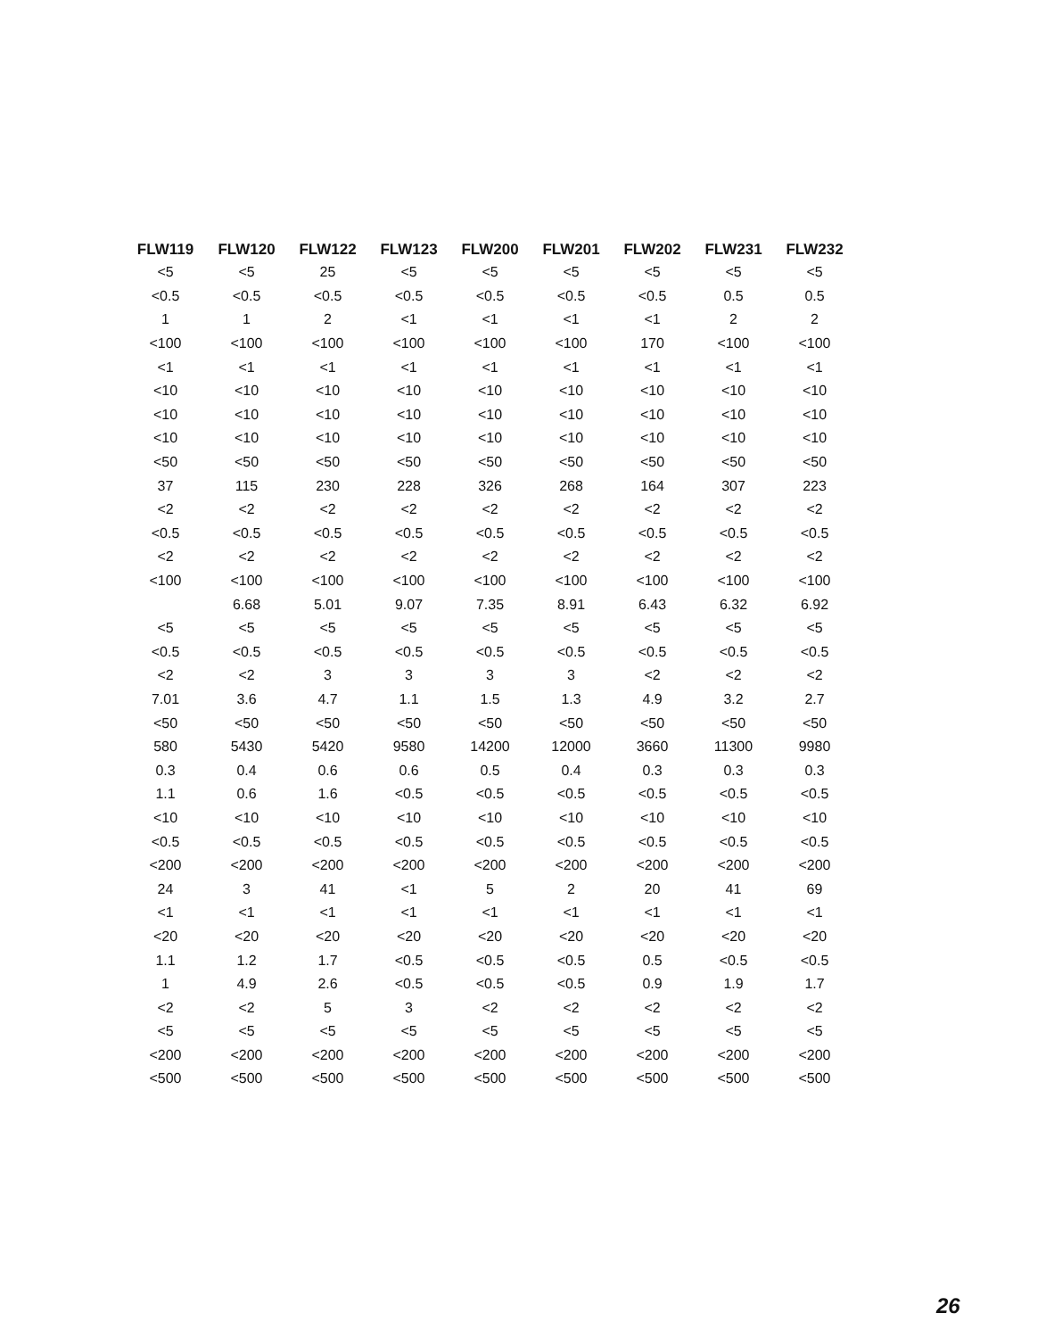| FLW119 | FLW120 | FLW122 | FLW123 | FLW200 | FLW201 | FLW202 | FLW231 | FLW232 |
| --- | --- | --- | --- | --- | --- | --- | --- | --- |
| <5 | <5 | 25 | <5 | <5 | <5 | <5 | <5 | <5 |
| <0.5 | <0.5 | <0.5 | <0.5 | <0.5 | <0.5 | <0.5 | 0.5 | 0.5 |
| 1 | 1 | 2 | <1 | <1 | <1 | <1 | 2 | 2 |
| <100 | <100 | <100 | <100 | <100 | <100 | 170 | <100 | <100 |
| <1 | <1 | <1 | <1 | <1 | <1 | <1 | <1 | <1 |
| <10 | <10 | <10 | <10 | <10 | <10 | <10 | <10 | <10 |
| <10 | <10 | <10 | <10 | <10 | <10 | <10 | <10 | <10 |
| <10 | <10 | <10 | <10 | <10 | <10 | <10 | <10 | <10 |
| <50 | <50 | <50 | <50 | <50 | <50 | <50 | <50 | <50 |
| 37 | 115 | 230 | 228 | 326 | 268 | 164 | 307 | 223 |
| <2 | <2 | <2 | <2 | <2 | <2 | <2 | <2 | <2 |
| <0.5 | <0.5 | <0.5 | <0.5 | <0.5 | <0.5 | <0.5 | <0.5 | <0.5 |
| <2 | <2 | <2 | <2 | <2 | <2 | <2 | <2 | <2 |
| <100 | <100 | <100 | <100 | <100 | <100 | <100 | <100 | <100 |
| | 6.68 | 5.01 | 9.07 | 7.35 | 8.91 | 6.43 | 6.32 | 6.92 |
| <5 | <5 | <5 | <5 | <5 | <5 | <5 | <5 | <5 |
| <0.5 | <0.5 | <0.5 | <0.5 | <0.5 | <0.5 | <0.5 | <0.5 | <0.5 |
| <2 | <2 | 3 | 3 | 3 | 3 | <2 | <2 | <2 |
| 7.01 | 3.6 | 4.7 | 1.1 | 1.5 | 1.3 | 4.9 | 3.2 | 2.7 |
| <50 | <50 | <50 | <50 | <50 | <50 | <50 | <50 | <50 |
| 580 | 5430 | 5420 | 9580 | 14200 | 12000 | 3660 | 11300 | 9980 |
| 0.3 | 0.4 | 0.6 | 0.6 | 0.5 | 0.4 | 0.3 | 0.3 | 0.3 |
| 1.1 | 0.6 | 1.6 | <0.5 | <0.5 | <0.5 | <0.5 | <0.5 | <0.5 |
| <10 | <10 | <10 | <10 | <10 | <10 | <10 | <10 | <10 |
| <0.5 | <0.5 | <0.5 | <0.5 | <0.5 | <0.5 | <0.5 | <0.5 | <0.5 |
| <200 | <200 | <200 | <200 | <200 | <200 | <200 | <200 | <200 |
| 24 | 3 | 41 | <1 | 5 | 2 | 20 | 41 | 69 |
| <1 | <1 | <1 | <1 | <1 | <1 | <1 | <1 | <1 |
| <20 | <20 | <20 | <20 | <20 | <20 | <20 | <20 | <20 |
| 1.1 | 1.2 | 1.7 | <0.5 | <0.5 | <0.5 | 0.5 | <0.5 | <0.5 |
| 1 | 4.9 | 2.6 | <0.5 | <0.5 | <0.5 | 0.9 | 1.9 | 1.7 |
| <2 | <2 | 5 | 3 | <2 | <2 | <2 | <2 | <2 |
| <5 | <5 | <5 | <5 | <5 | <5 | <5 | <5 | <5 |
| <200 | <200 | <200 | <200 | <200 | <200 | <200 | <200 | <200 |
| <500 | <500 | <500 | <500 | <500 | <500 | <500 | <500 | <500 |
26